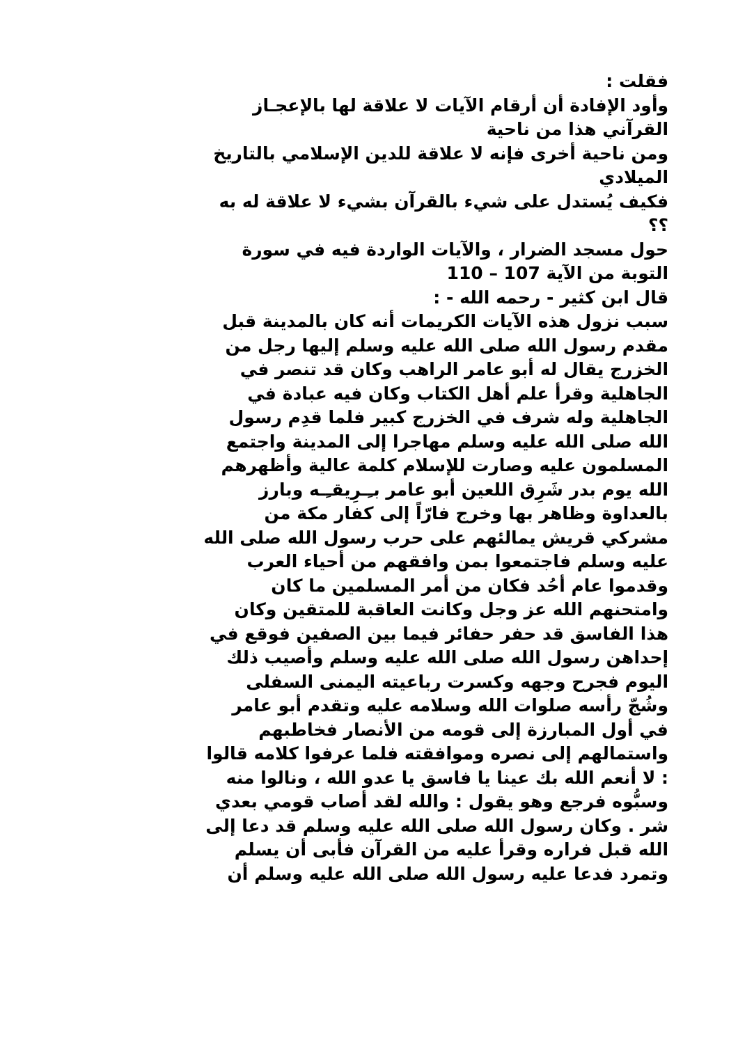فقلت :
وأود الإفادة أن أرقام الآيات لا علاقة لها بالإعجـاز
القرآني هذا من ناحية
ومن ناحية أخرى فإنه لا علاقة للدين الإسلامي بالتاريخ
الميلادي
فكيف يُستدل على شيء بالقرآن بشيء لا علاقة له به
؟؟
حول مسجد الضرار ، والآيات الواردة فيه في سورة
التوبة من الآية 107 – 110
قال ابن كثير - رحمه الله - :
سبب نزول هذه الآيات الكريمات أنه كان بالمدينة قبل
مقدم رسول الله صلى الله عليه وسلم إليها رجل من
الخزرج يقال له أبو عامر الراهب وكان قد تنصر في
الجاهلية وقرأ علم أهل الكتاب وكان فيه عبادة في
الجاهلية وله شرف في الخزرج كبير فلما قدِم رسول
الله صلى الله عليه وسلم مهاجرا إلى المدينة واجتمع
المسلمون عليه وصارت للإسلام كلمة عالية وأظهرهم
الله يوم بدر شَرِق اللعين أبو عامر بـِـرِيقـِـه وبارز
بالعداوة وظاهر بها وخرج فارّاً إلى كفار مكة من
مشركي قريش يمالئهم على حرب رسول الله صلى الله
عليه وسلم فاجتمعوا بمن وافقهم من أحياء العرب
وقدموا عام أحُد فكان من أمر المسلمين ما كان
وامتحنهم الله عز وجل وكانت العاقبة للمتقين وكان
هذا الفاسق قد حفر حفائر فيما بين الصفين فوقع في
إحداهن رسول الله صلى الله عليه وسلم وأصيب ذلك
اليوم فجرح وجهه وكسرت رباعيته اليمنى السفلى
وشُجّ رأسه صلوات الله وسلامه عليه وتقدم أبو عامر
في أول المبارزة إلى قومه من الأنصار فخاطبهم
واستمالهم إلى نصره وموافقته فلما عرفوا كلامه قالوا
: لا أنعم الله بك عينا يا فاسق يا عدو الله ، ونالوا منه
وسبُّوه فرجع وهو يقول : والله لقد أصاب قومي بعدي
شر . وكان رسول الله صلى الله عليه وسلم قد دعا إلى
الله قبل فراره وقرأ عليه من القرآن فأبى أن يسلم
وتمرد فدعا عليه رسول الله صلى الله عليه وسلم أن